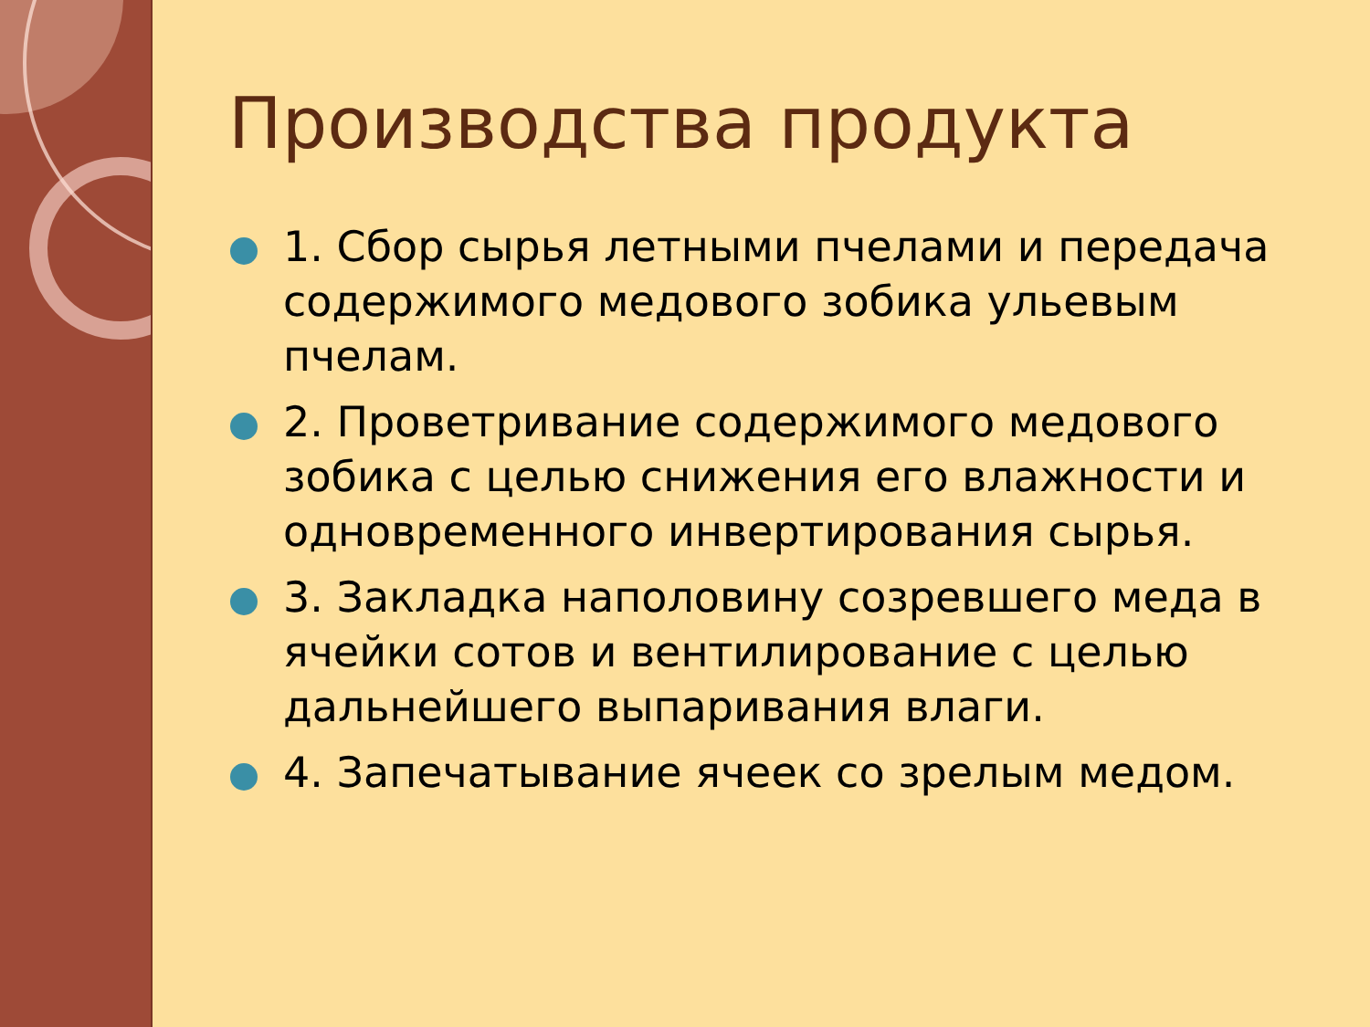Производства продукта
1. Сбор сырья летными пчелами и передача содержимого медового зобика ульевым пчелам.
2. Проветривание содержимого медового зобика с целью снижения его влажности и одновременного инвертирования сырья.
3. Закладка наполовину созревшего меда в ячейки сотов и вентилирование с целью дальнейшего выпаривания влаги.
4. Запечатывание ячеек со зрелым медом.